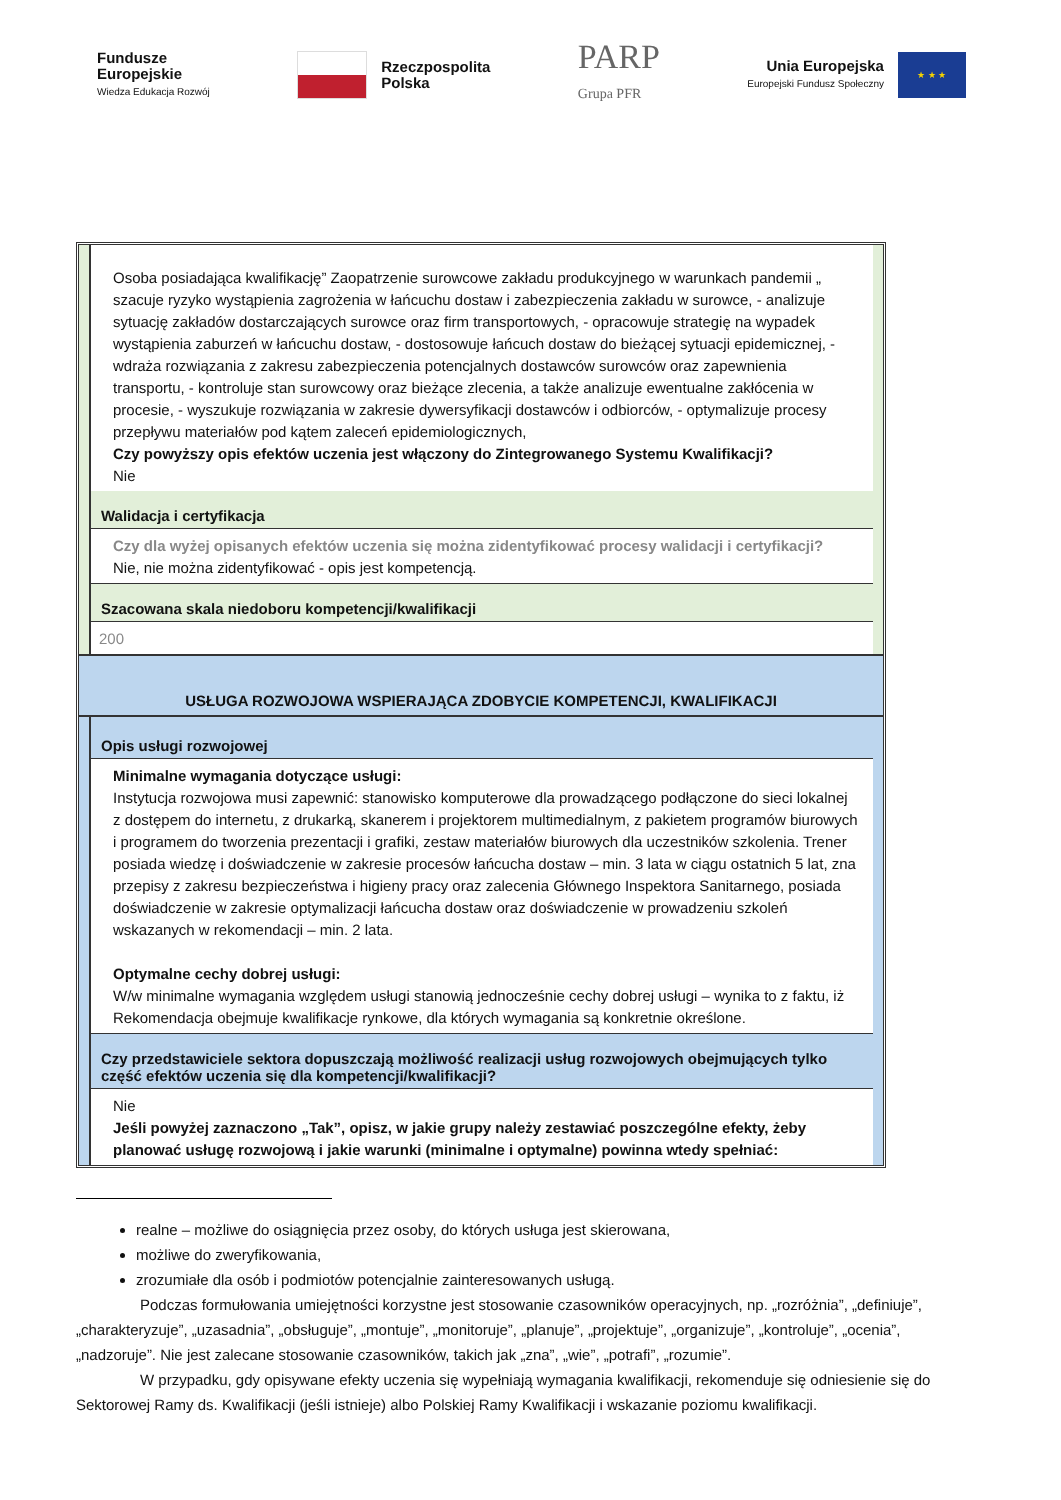Fundusze
Europejskie
Wiedza Edukacja Rozwój
Rzeczpospolita
Polska
PARP
Grupa PFR
Unia Europejska
Europejski Fundusz Społeczny
★ ★ ★
Osoba posiadająca kwalifikację” Zaopatrzenie surowcowe zakładu produkcyjnego w warunkach pandemii „ szacuje ryzyko wystąpienia zagrożenia w łańcuchu dostaw i zabezpieczenia zakładu w surowce, - analizuje sytuację zakładów dostarczających surowce oraz firm transportowych, - opracowuje strategię na wypadek wystąpienia zaburzeń w łańcuchu dostaw, - dostosowuje łańcuch dostaw do bieżącej sytuacji epidemicznej, - wdraża rozwiązania z zakresu zabezpieczenia potencjalnych dostawców surowców oraz zapewnienia transportu, - kontroluje stan surowcowy oraz bieżące zlecenia, a także analizuje ewentualne zakłócenia w procesie, - wyszukuje rozwiązania w zakresie dywersyfikacji dostawców i odbiorców, - optymalizuje procesy przepływu materiałów pod kątem zaleceń epidemiologicznych,
Czy powyższy opis efektów uczenia jest włączony do Zintegrowanego Systemu Kwalifikacji?
Nie
Walidacja i certyfikacja
Czy dla wyżej opisanych efektów uczenia się można zidentyfikować procesy walidacji i certyfikacji?
Nie, nie można zidentyfikować - opis jest kompetencją.
Szacowana skala niedoboru kompetencji/kwalifikacji
200
USŁUGA ROZWOJOWA WSPIERAJĄCA ZDOBYCIE KOMPETENCJI, KWALIFIKACJI
Opis usługi rozwojowej
Minimalne wymagania dotyczące usługi:
Instytucja rozwojowa musi zapewnić: stanowisko komputerowe dla prowadzącego podłączone do sieci lokalnej z dostępem do internetu, z drukarką, skanerem i projektorem multimedialnym, z pakietem programów biurowych i programem do tworzenia prezentacji i grafiki, zestaw materiałów biurowych dla uczestników szkolenia. Trener posiada wiedzę i doświadczenie w zakresie procesów łańcucha dostaw – min. 3 lata w ciągu ostatnich 5 lat, zna przepisy z zakresu bezpieczeństwa i higieny pracy oraz zalecenia Głównego Inspektora Sanitarnego, posiada doświadczenie w zakresie optymalizacji łańcucha dostaw oraz doświadczenie w prowadzeniu szkoleń wskazanych w rekomendacji – min. 2 lata.
Optymalne cechy dobrej usługi:
W/w minimalne wymagania względem usługi stanowią jednocześnie cechy dobrej usługi – wynika to z faktu, iż Rekomendacja obejmuje kwalifikacje rynkowe, dla których wymagania są konkretnie określone.
Czy przedstawiciele sektora dopuszczają możliwość realizacji usług rozwojowych obejmujących tylko część efektów uczenia się dla kompetencji/kwalifikacji?
Nie
Jeśli powyżej zaznaczono „Tak”, opisz, w jakie grupy należy zestawiać poszczególne efekty, żeby planować usługę rozwojową i jakie warunki (minimalne i optymalne) powinna wtedy spełniać:
realne – możliwe do osiągnięcia przez osoby, do których usługa jest skierowana,
możliwe do zweryfikowania,
zrozumiałe dla osób i podmiotów potencjalnie zainteresowanych usługą.
Podczas formułowania umiejętności korzystne jest stosowanie czasowników operacyjnych, np. „rozróżnia”, „definiuje”, „charakteryzuje”, „uzasadnia”, „obsługuje”, „montuje”, „monitoruje”, „planuje”, „projektuje”, „organizuje”, „kontroluje”, „ocenia”, „nadzoruje”. Nie jest zalecane stosowanie czasowników, takich jak „zna”, „wie”, „potrafi”, „rozumie”.
W przypadku, gdy opisywane efekty uczenia się wypełniają wymagania kwalifikacji, rekomenduje się odniesienie się do Sektorowej Ramy ds. Kwalifikacji (jeśli istnieje) albo Polskiej Ramy Kwalifikacji i wskazanie poziomu kwalifikacji.